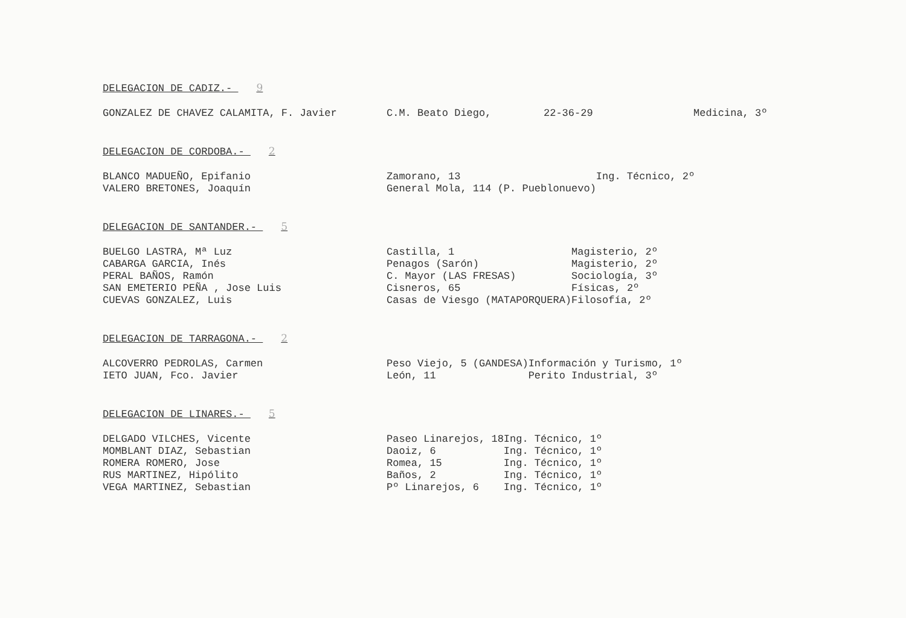DELEGACION DE CADIZ.- 9
| GONZALEZ DE CHAVEZ CALAMITA, F. Javier | C.M. Beato Diego, | 22-36-29 | Medicina, 3º |
DELEGACION DE CORDOBA.- 2
| BLANCO MADUEÑO, Epifanio | Zamorano, 13 | Ing. Técnico, 2º |
| VALERO BRETONES, Joaquín | General Mola, 114 (P. Pueblonuevo) | |
DELEGACION DE SANTANDER.- 5
| BUELGO LASTRA, Mª Luz | Castilla, 1 | Magisterio, 2º |
| CABARGA GARCIA, Inés | Penagos (Sarón) | Magisterio, 2º |
| PERAL BAÑOS, Ramón | C. Mayor (LAS FRESAS) | Sociología, 3º |
| SAN EMETERIO PEÑA , Jose Luis | Cisneros, 65 | Físicas, 2º |
| CUEVAS GONZALEZ, Luis | Casas de Viesgo (MATAPORQUERA) | Filosofía, 2º |
DELEGACION DE TARRAGONA.- 2
| ALCOVERRO PEDROLAS, Carmen | Peso Viejo, 5 (GANDESA) | Información y Turismo, 1º |
| IETO JUAN, Fco. Javier | León, 11 | Perito Industrial, 3º |
DELEGACION DE LINARES.- 5
| DELGADO VILCHES, Vicente | Paseo Linarejos, 18 | Ing. Técnico, 1º |
| MOMBLANT DIAZ, Sebastian | Daoiz, 6 | Ing. Técnico, 1º |
| ROMERA ROMERO, Jose | Romea, 15 | Ing. Técnico, 1º |
| RUS MARTINEZ, Hipólito | Baños, 2 | Ing. Técnico, 1º |
| VEGA MARTINEZ, Sebastian | Pº Linarejos, 6 | Ing. Técnico, 1º |